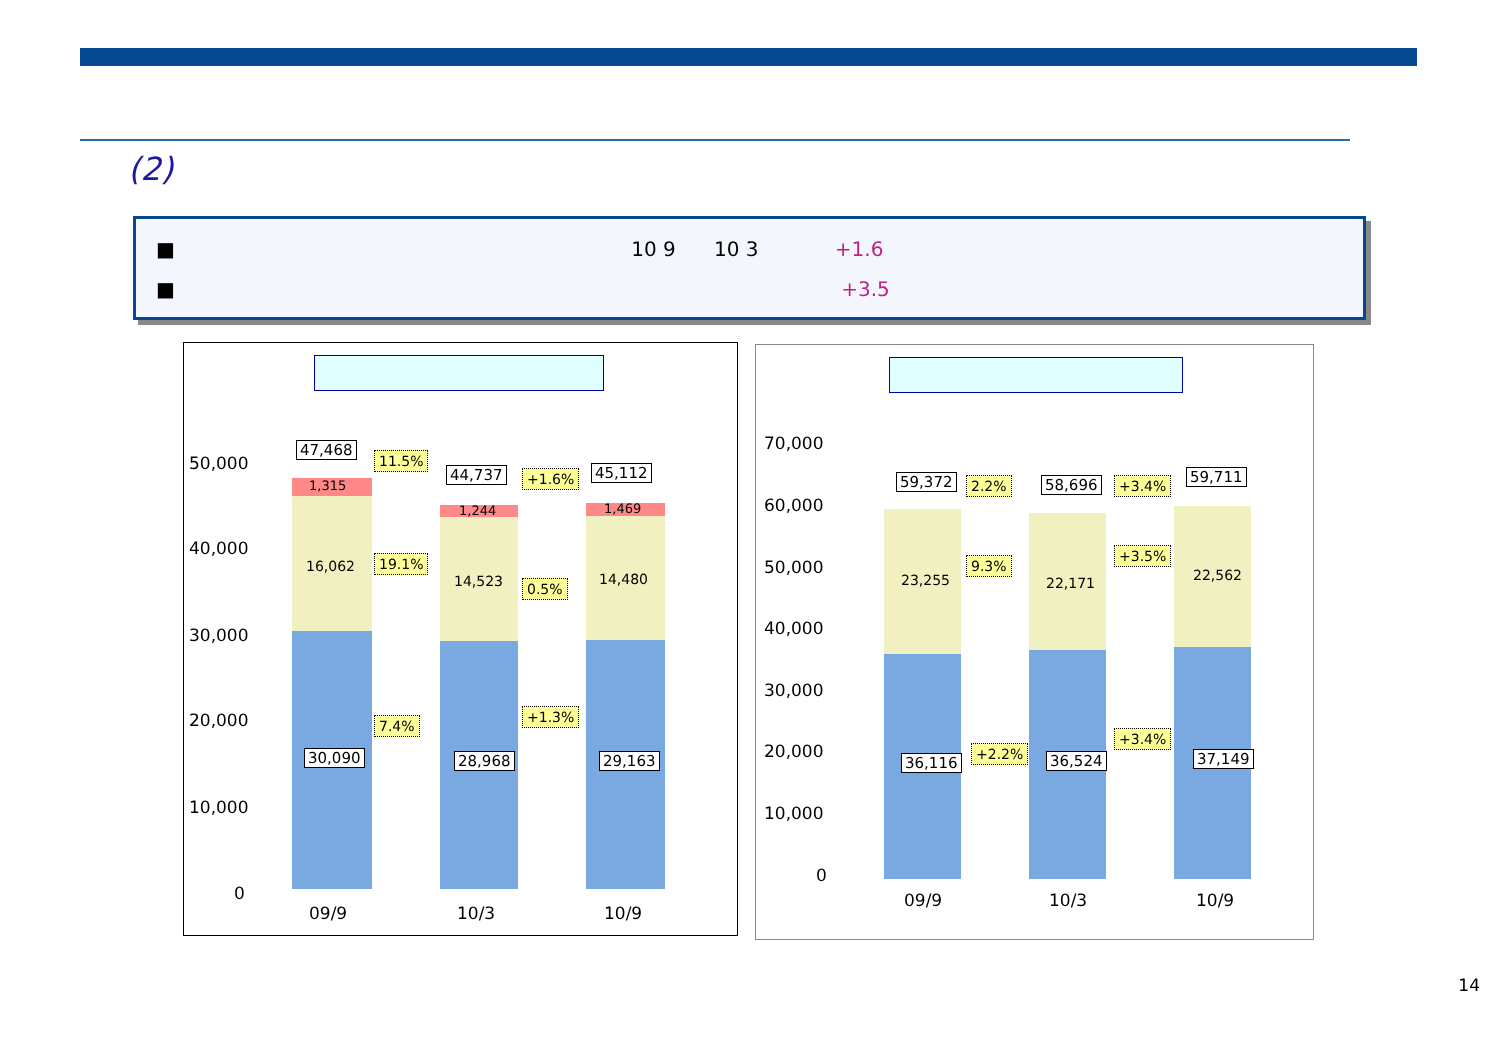(2)
■ 10 9 10 3 +1.6
■ +3.5
50,000
40,000
30,000
20,000
10,000
0
47,468
44,737 45,112
1,315
1,244 1,469
16,062
14,523 14,480
30,090 28,968 29,163
11.5%
+1.6%
19.1%
0.5%
7.4%
+1.3%
09/9 10/3 10/9
70,000
60,000
50,000
40,000
30,000
20,000
10,000
0
59,372 58,696 59,711
23,255 22,171 22,562
36,116 36,524 37,149
2.2% +3.4%
9.3%
+3.5%
+2.2%
+3.4%
09/9 10/3 10/9
14